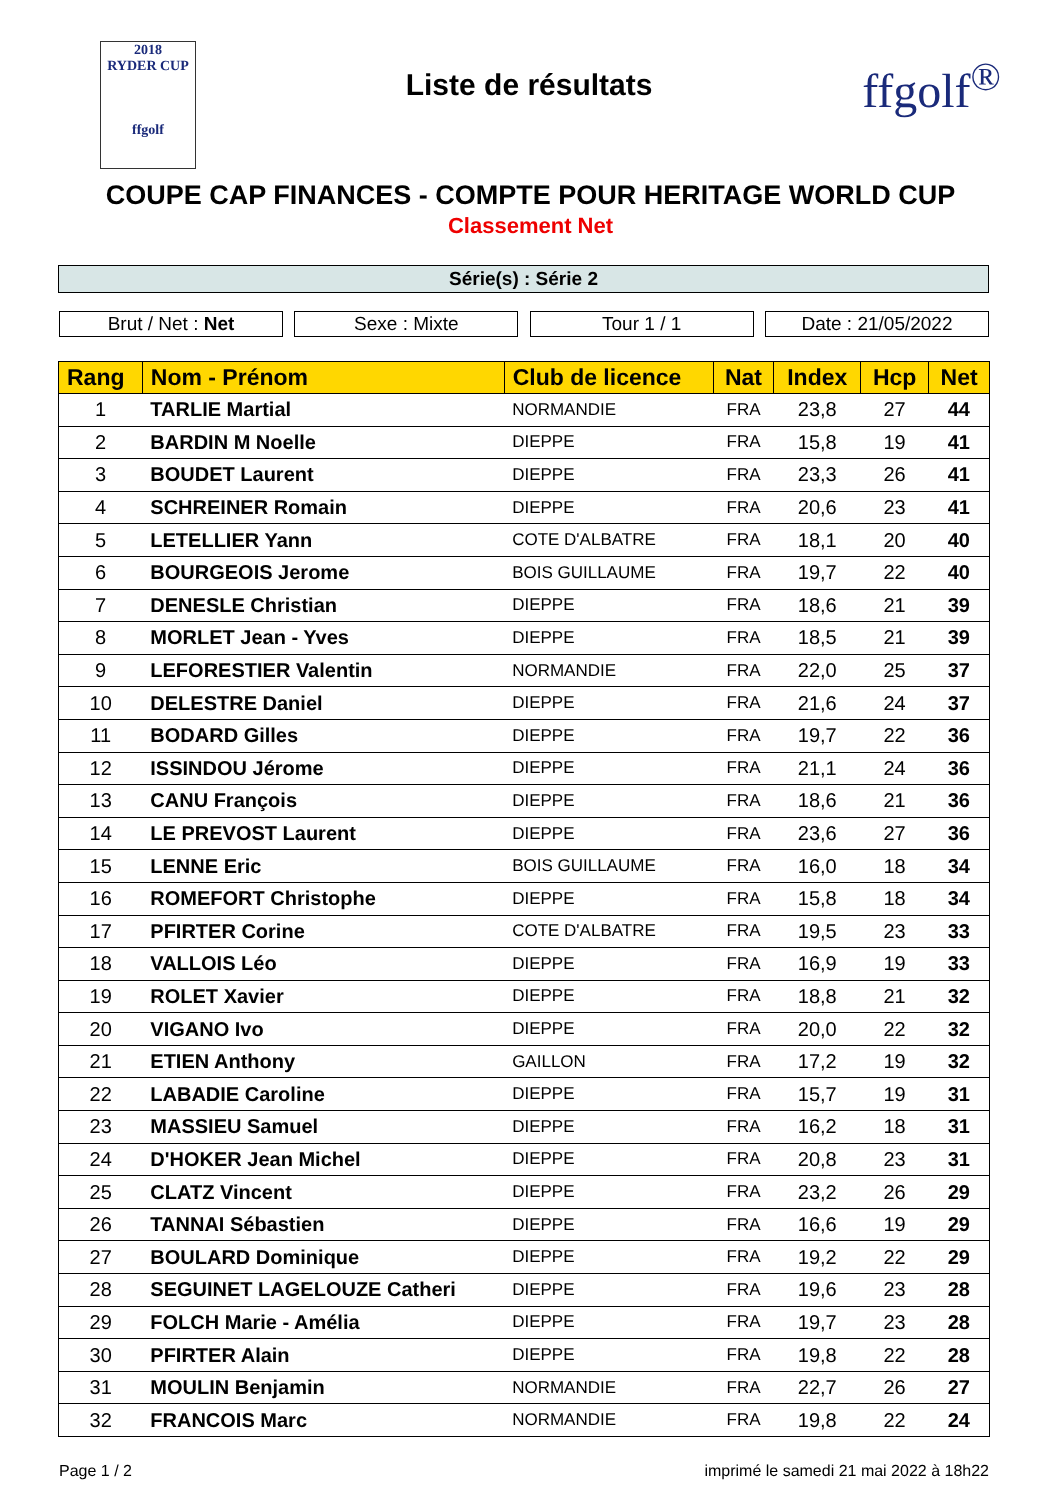2018
RYDER CUP
ffgolf
Liste de résultats
ffgolf<sup>®</sup>
COUPE CAP FINANCES - COMPTE POUR HERITAGE WORLD CUP
Classement Net
Série(s) : Série 2
Brut / Net : Net Sexe : Mixte Tour 1 / 1 Date : 21/05/2022
| Rang | Nom - Prénom | Club de licence | Nat | Index | Hcp | Net |
| --- | --- | --- | --- | --- | --- | --- |
| 1 | TARLIE Martial | NORMANDIE | FRA | 23,8 | 27 | 44 |
| 2 | BARDIN M Noelle | DIEPPE | FRA | 15,8 | 19 | 41 |
| 3 | BOUDET Laurent | DIEPPE | FRA | 23,3 | 26 | 41 |
| 4 | SCHREINER Romain | DIEPPE | FRA | 20,6 | 23 | 41 |
| 5 | LETELLIER Yann | COTE D'ALBATRE | FRA | 18,1 | 20 | 40 |
| 6 | BOURGEOIS Jerome | BOIS GUILLAUME | FRA | 19,7 | 22 | 40 |
| 7 | DENESLE Christian | DIEPPE | FRA | 18,6 | 21 | 39 |
| 8 | MORLET Jean - Yves | DIEPPE | FRA | 18,5 | 21 | 39 |
| 9 | LEFORESTIER Valentin | NORMANDIE | FRA | 22,0 | 25 | 37 |
| 10 | DELESTRE Daniel | DIEPPE | FRA | 21,6 | 24 | 37 |
| 11 | BODARD Gilles | DIEPPE | FRA | 19,7 | 22 | 36 |
| 12 | ISSINDOU Jérome | DIEPPE | FRA | 21,1 | 24 | 36 |
| 13 | CANU François | DIEPPE | FRA | 18,6 | 21 | 36 |
| 14 | LE PREVOST Laurent | DIEPPE | FRA | 23,6 | 27 | 36 |
| 15 | LENNE Eric | BOIS GUILLAUME | FRA | 16,0 | 18 | 34 |
| 16 | ROMEFORT Christophe | DIEPPE | FRA | 15,8 | 18 | 34 |
| 17 | PFIRTER Corine | COTE D'ALBATRE | FRA | 19,5 | 23 | 33 |
| 18 | VALLOIS Léo | DIEPPE | FRA | 16,9 | 19 | 33 |
| 19 | ROLET Xavier | DIEPPE | FRA | 18,8 | 21 | 32 |
| 20 | VIGANO Ivo | DIEPPE | FRA | 20,0 | 22 | 32 |
| 21 | ETIEN Anthony | GAILLON | FRA | 17,2 | 19 | 32 |
| 22 | LABADIE Caroline | DIEPPE | FRA | 15,7 | 19 | 31 |
| 23 | MASSIEU Samuel | DIEPPE | FRA | 16,2 | 18 | 31 |
| 24 | D'HOKER Jean Michel | DIEPPE | FRA | 20,8 | 23 | 31 |
| 25 | CLATZ Vincent | DIEPPE | FRA | 23,2 | 26 | 29 |
| 26 | TANNAI Sébastien | DIEPPE | FRA | 16,6 | 19 | 29 |
| 27 | BOULARD Dominique | DIEPPE | FRA | 19,2 | 22 | 29 |
| 28 | SEGUINET LAGELOUZE Catheri | DIEPPE | FRA | 19,6 | 23 | 28 |
| 29 | FOLCH Marie - Amélia | DIEPPE | FRA | 19,7 | 23 | 28 |
| 30 | PFIRTER Alain | DIEPPE | FRA | 19,8 | 22 | 28 |
| 31 | MOULIN Benjamin | NORMANDIE | FRA | 22,7 | 26 | 27 |
| 32 | FRANCOIS Marc | NORMANDIE | FRA | 19,8 | 22 | 24 |
Page 1 / 2 imprimé le samedi 21 mai 2022 à 18h22